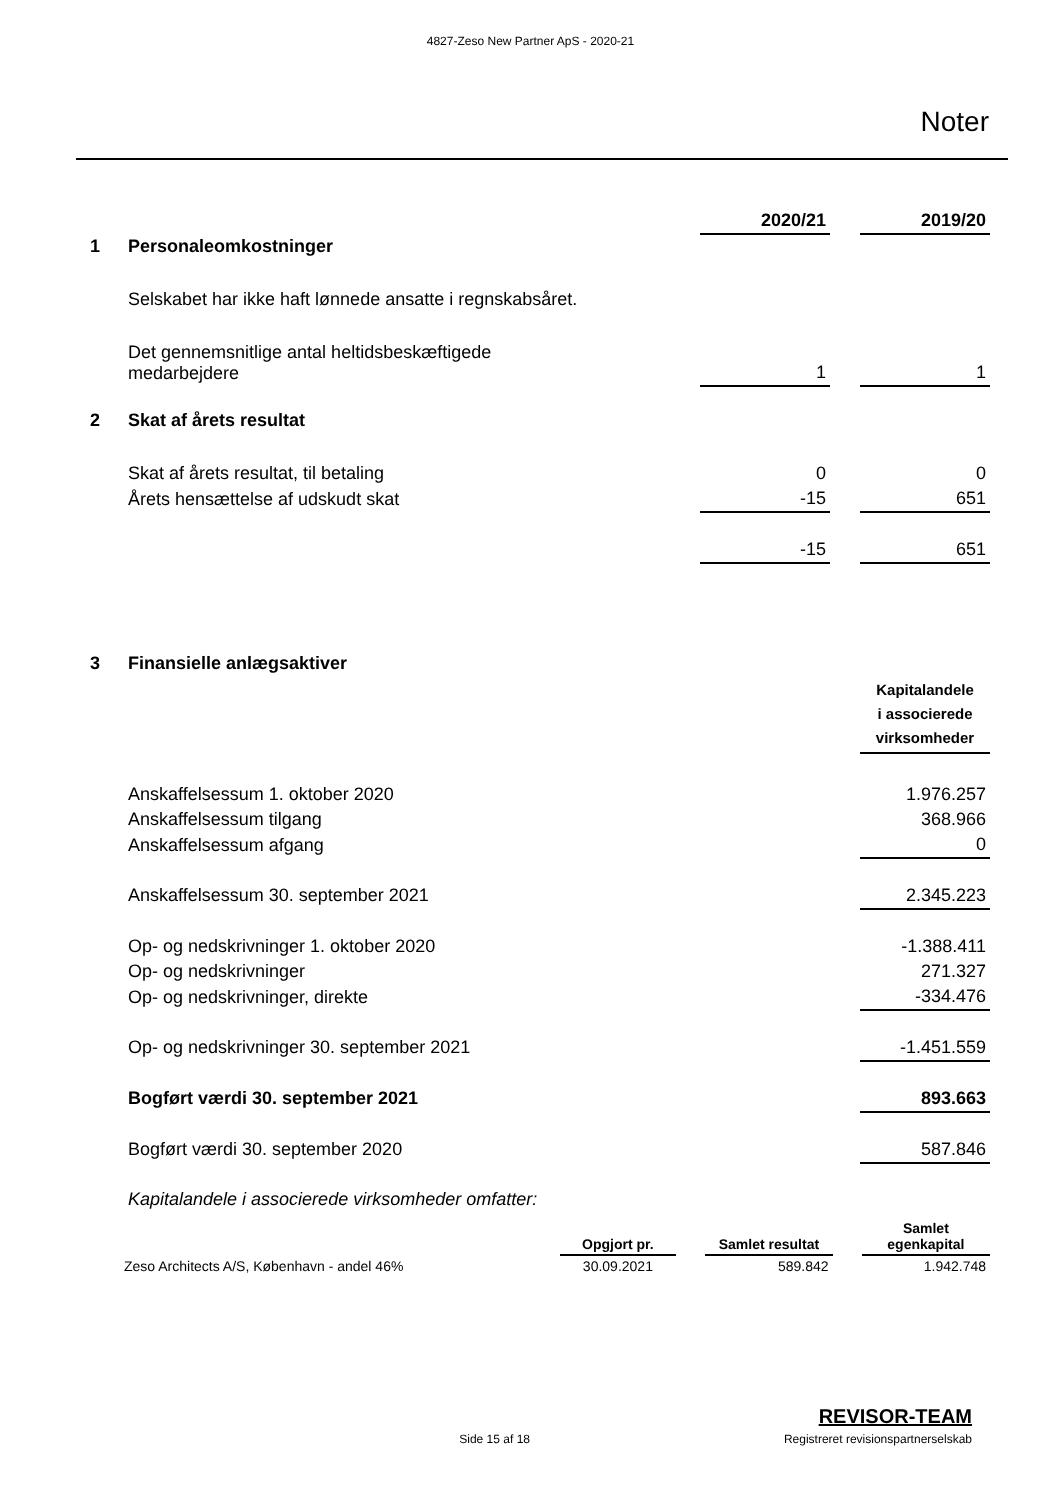4827-Zeso New Partner ApS - 2020-21
Noter
| | | 2020/21 | | 2019/20 |
| 1 | Personaleomkostninger | | | |
| | Selskabet har ikke haft lønnede ansatte i regnskabsåret. | | | |
| | Det gennemsnitlige antal heltidsbeskæftigede medarbejdere | 1 | | 1 |
| 2 | Skat af årets resultat | | | |
| | Skat af årets resultat, til betaling | 0 | | 0 |
| | Årets hensættelse af udskudt skat | -15 | | 651 |
| | | -15 | | 651 |
| 3 | Finansielle anlægsaktiver | | | |
| | | | | Kapitalandele i associerede virksomheder |
| | Anskaffelsessum 1. oktober 2020 | | | 1.976.257 |
| | Anskaffelsessum tilgang | | | 368.966 |
| | Anskaffelsessum afgang | | | 0 |
| | Anskaffelsessum 30. september 2021 | | | 2.345.223 |
| | Op- og nedskrivninger 1. oktober 2020 | | | -1.388.411 |
| | Op- og nedskrivninger | | | 271.327 |
| | Op- og nedskrivninger, direkte | | | -334.476 |
| | Op- og nedskrivninger 30. september 2021 | | | -1.451.559 |
| | Bogført værdi 30. september 2021 | | | 893.663 |
| | Bogført værdi 30. september 2020 | | | 587.846 |
| | Kapitalandele i associerede virksomheder omfatter: | | | |
| | Opgjort pr. | | Samlet resultat | | Samlet egenkapital |
| Zeso Architects A/S, København - andel 46% | 30.09.2021 | | 589.842 | | 1.942.748 |
REVISOR-TEAM
Side 15 af 18 Registreret revisionspartnerselskab